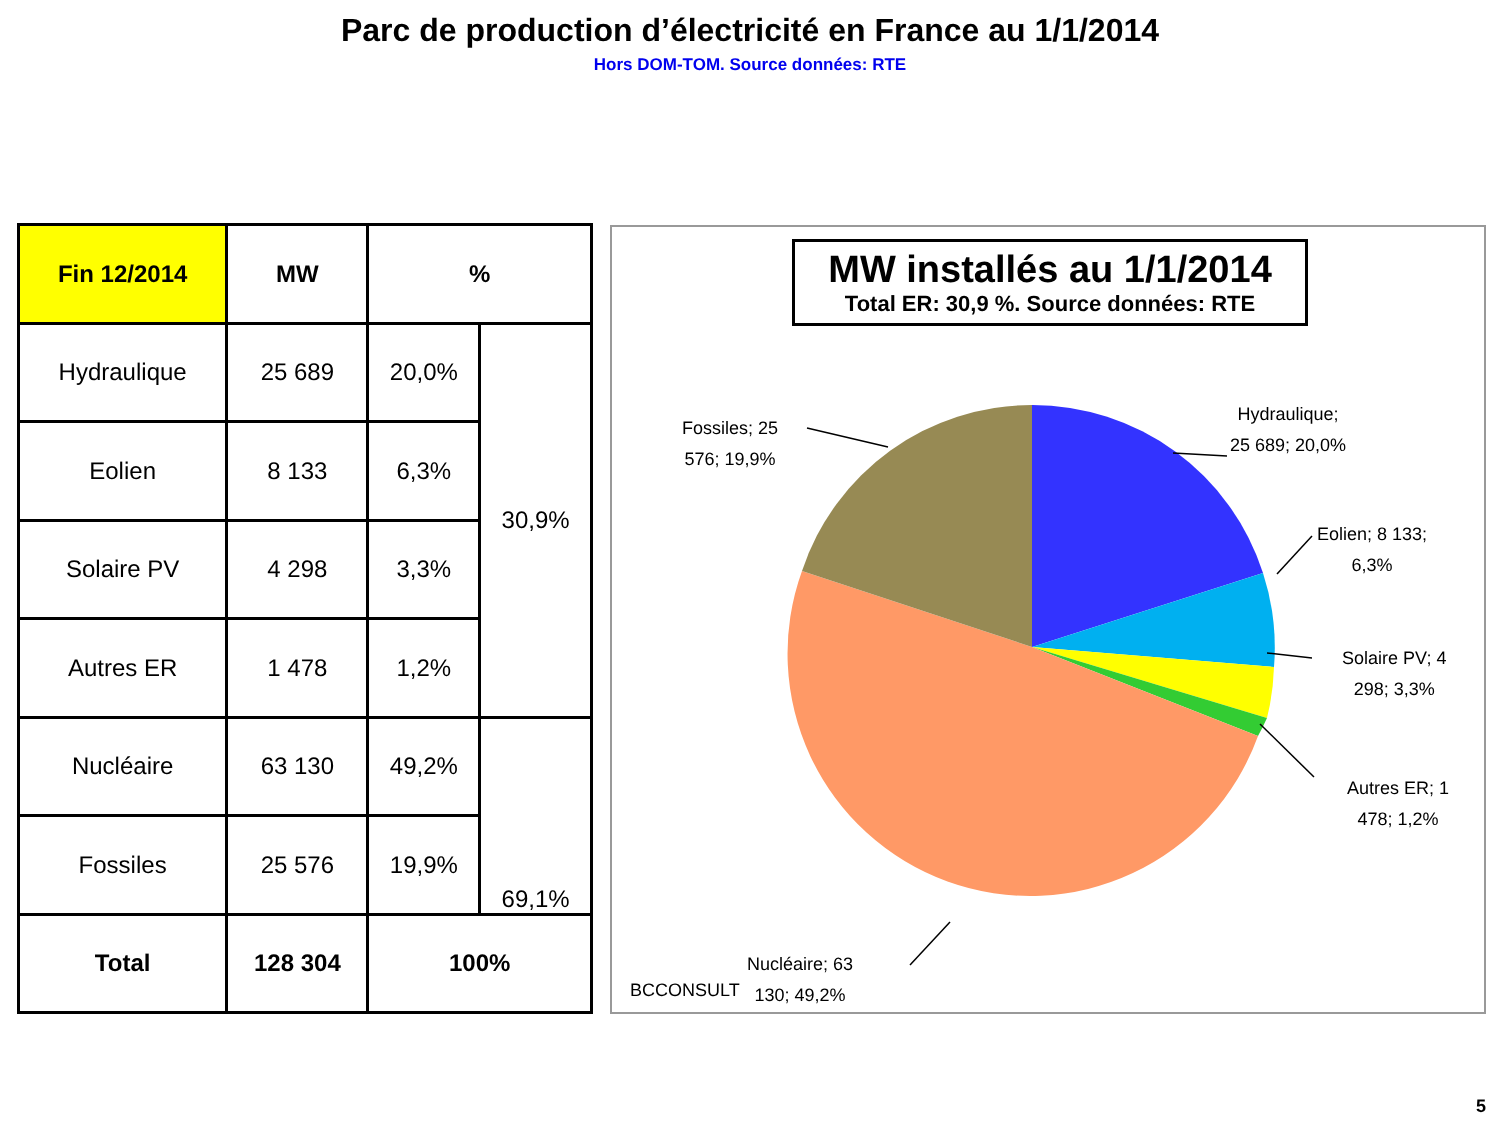Parc de production d’électricité en France au 1/1/2014
Hors DOM-TOM. Source données: RTE
| Fin 12/2014 | MW | % | |
| --- | --- | --- | --- |
| Hydraulique | 25 689 | 20,0% | 30,9% |
| Eolien | 8 133 | 6,3% | |
| Solaire PV | 4 298 | 3,3% | |
| Autres ER | 1 478 | 1,2% | |
| Nucléaire | 63 130 | 49,2% | 69,1% |
| Fossiles | 25 576 | 19,9% | |
| Total | 128 304 | 100% | |
MW installés au 1/1/2014
Total ER: 30,9 %. Source données: RTE
Fossiles; 25
576; 19,9%
Hydraulique;
25 689; 20,0%
Eolien; 8 133;
6,3%
Solaire PV; 4
298; 3,3%
Autres ER; 1
478; 1,2%
Nucléaire; 63
130; 49,2%
BCCONSULT
5